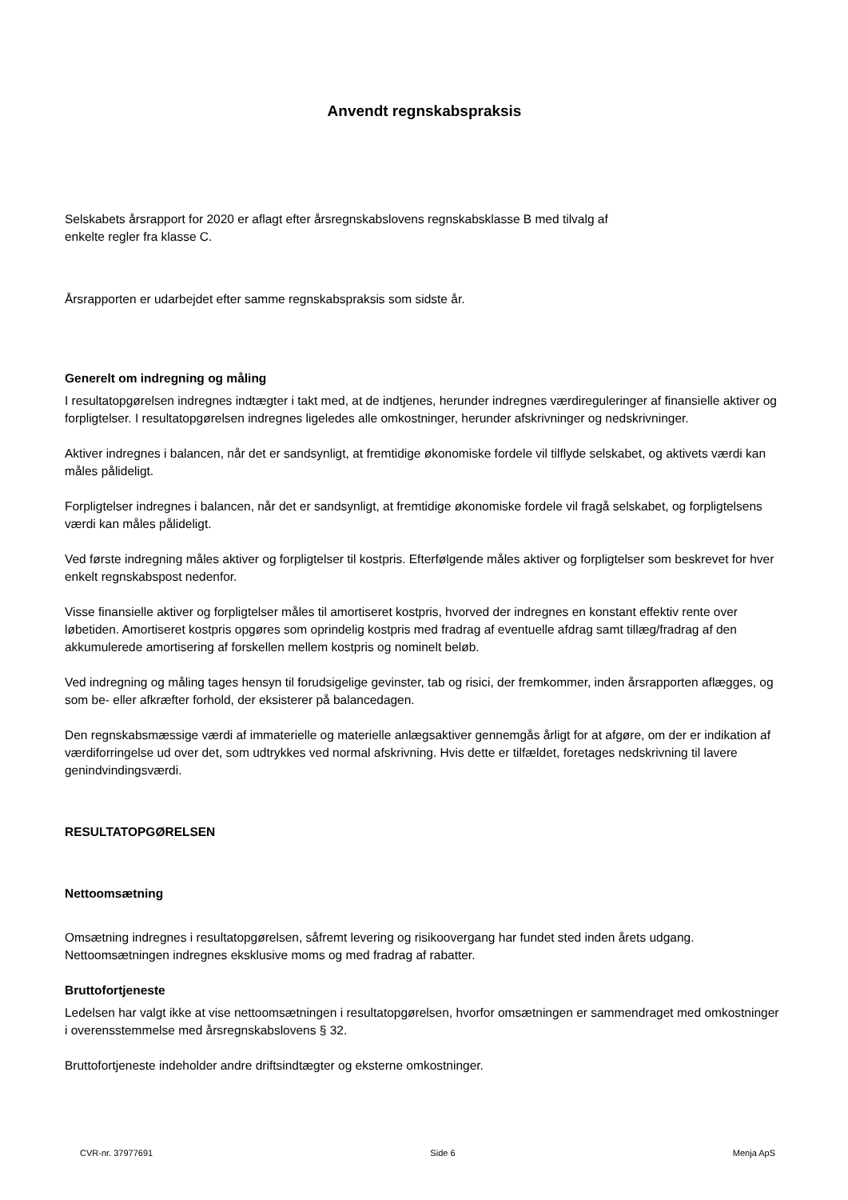Anvendt regnskabspraksis
Selskabets årsrapport for 2020 er aflagt efter årsregnskabslovens regnskabsklasse B med tilvalg af
enkelte regler fra klasse C.
Årsrapporten er udarbejdet efter samme regnskabspraksis som sidste år.
Generelt om indregning og måling
I resultatopgørelsen indregnes indtægter i takt med, at de indtjenes, herunder indregnes værdireguleringer af finansielle aktiver og forpligtelser. I resultatopgørelsen indregnes ligeledes alle omkostninger, herunder afskrivninger og nedskrivninger.
Aktiver indregnes i balancen, når det er sandsynligt, at fremtidige økonomiske fordele vil tilflyde selskabet, og aktivets værdi kan måles pålideligt.
Forpligtelser indregnes i balancen, når det er sandsynligt, at fremtidige økonomiske fordele vil fragå selskabet, og forpligtelsens værdi kan måles pålideligt.
Ved første indregning måles aktiver og forpligtelser til kostpris. Efterfølgende måles aktiver og forpligtelser som beskrevet for hver enkelt regnskabspost nedenfor.
Visse finansielle aktiver og forpligtelser måles til amortiseret kostpris, hvorved der indregnes en konstant effektiv rente over løbetiden. Amortiseret kostpris opgøres som oprindelig kostpris med fradrag af eventuelle afdrag samt tillæg/fradrag af den akkumulerede amortisering af forskellen mellem kostpris og nominelt beløb.
Ved indregning og måling tages hensyn til forudsigelige gevinster, tab og risici, der fremkommer, inden årsrapporten aflægges, og som be- eller afkræfter forhold, der eksisterer på balancedagen.
Den regnskabsmæssige værdi af immaterielle og materielle anlægsaktiver gennemgås årligt for at afgøre, om der er indikation af værdiforringelse ud over det, som udtrykkes ved normal afskrivning. Hvis dette er tilfældet, foretages nedskrivning til lavere genindvindingsværdi.
RESULTATOPGØRELSEN
Nettoomsætning
Omsætning indregnes i resultatopgørelsen, såfremt levering og risikoovergang har fundet sted inden årets udgang. Nettoomsætningen indregnes eksklusive moms og med fradrag af rabatter.
Bruttofortjeneste
Ledelsen har valgt ikke at vise nettoomsætningen i resultatopgørelsen, hvorfor omsætningen er sammendraget med omkostninger i overensstemmelse med årsregnskabslovens § 32.
Bruttofortjeneste indeholder andre driftsindtægter og eksterne omkostninger.
CVR-nr. 37977691 Side 6 Menja ApS